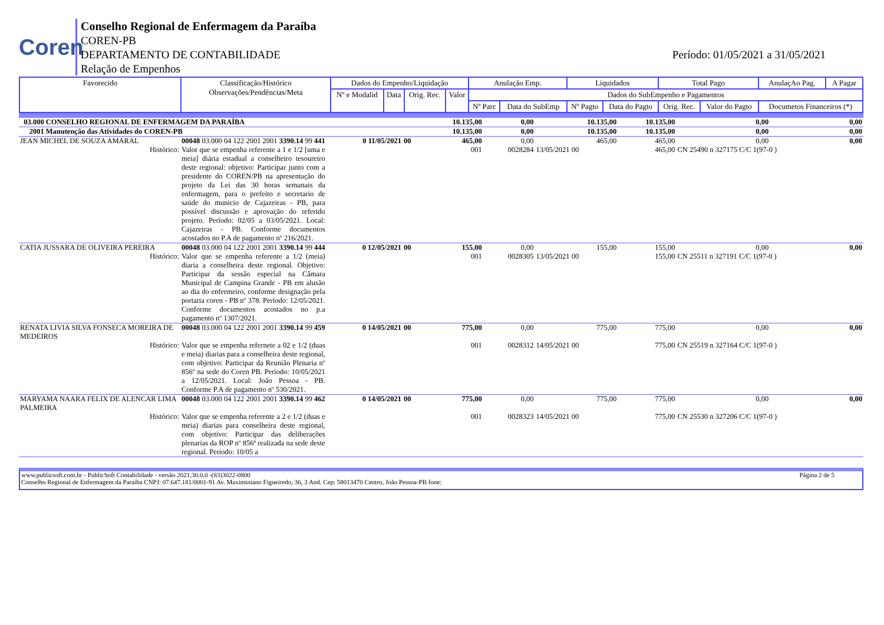Coren
Conselho Regional de Enfermagem da Paraíba
COREN-PB
DEPARTAMENTO DE CONTABILIDADE
Relação de Empenhos
Período: 01/05/2021 a 31/05/2021
| Favorecido | Classificação/Histórico Observações/Pendências/Meta | Dados do Empenho/Liquidação | | | | Anulação Emp. | | Liquidados | | Total Pago | | AnulaçAo Pag. | A Pagar |
| | | Nº e Modalid | Data | Orig. Rec. | Valor | Dados do SubEmpenho e Pagamentos | | | | | | | |
| | | | | | | Nº Parc | Data do SubEmp | Nº Pagto | Data do Pagto | Orig. Rec. | Valor do Pagto | Documetos Financeiros (*) | |
| 03.000 CONSELHO REGIONAL DE ENFERMAGEM DA PARAÍBA | | | | | 10.135,00 | 0,00 | 10.135,00 | 10.135,00 | 0,00 | 0,00 |
| 2001 Manutenção das Atividades do COREN-PB | | | | | 10.135,00 | 0,00 | 10.135,00 | 10.135,00 | 0,00 | 0,00 |
| JEAN MICHEL DE SOUZA AMARAL | 00048 03.000 04 122 2001 2001 3390.14 99 441 | 0 11/05/2021 | 00 | | 465,00 | 0,00 | 465,00 | 465,00 | 0,00 | 0,00 |
| Histórico: | Valor que se empenha referente a 1 e 1/2 [uma e meia] diária estadual a conselheiro tesoureiro deste regional: objetivo: Participar junto com a presidente do COREN/PB na apresentação do projeto da Lei das 30 horas semanais da enfermagem, para o prefeito e secretario de saúde do municio de Cajazeiras - PB, para possível discussão e aprovação do referido projeto. Período: 02/05 a 03/05/2021. Local: Cajazeiras - PB. Conforme documentos acostados no P.A de pagamento nº 216/2021. | | | | 001 | 0028284 | 13/05/2021 00 | 465,00 | CN 25490 n 327175 C/C 1(97-0 ) | |
| CATIA JUSSARA DE OLIVEIRA PEREIRA | 00048 03.000 04 122 2001 2001 3390.14 99 444 | 0 12/05/2021 | 00 | | 155,00 | 0,00 | 155,00 | 155,00 | 0,00 | 0,00 |
| Histórico: | Valor que se empenha referente a 1/2 (meia) diaria a conselheira deste regional. Objetivo: Participar da sessão especial na Câmara Municipal de Campina Grande - PB em alusão ao dia do enfermeiro, conforme designação pela portaria coren - PB nº 378. Período: 12/05/2021. Conforme documentos acostados no p.a pagamento nº 1307/2021. | | | | 001 | 0028305 | 13/05/2021 00 | 155,00 | CN 25511 n 327191 C/C 1(97-0 ) | |
| RENATA LIVIA SILVA FONSECA MOREIRA DE MEDEIROS | 00048 03.000 04 122 2001 2001 3390.14 99 459 | 0 14/05/2021 | 00 | | 775,00 | 0,00 | 775,00 | 775,00 | 0,00 | 0,00 |
| Histórico: | Valor que se empenha refernete a 02 e 1/2 (duas e meia) diarias para a conselheira deste regional, com objetivo: Participar da Reunião Plenaria nº 856º na sede do Coren PB. Periodo: 10/05/2021 a 12/05/2021. Local: João Pessoa - PB. Conforme P.A de pagamento nº 530/2021. | | | | 001 | 0028312 | 14/05/2021 00 | 775,00 | CN 25519 n 327164 C/C 1(97-0 ) | |
| MARYAMA NAARA FELIX DE ALENCAR LIMA PALMEIRA | 00048 03.000 04 122 2001 2001 3390.14 99 462 | 0 14/05/2021 | 00 | | 775,00 | 0,00 | 775,00 | 775,00 | 0,00 | 0,00 |
| Histórico: | Valor que se empenha referente a 2 e 1/2 (duas e meia) diarias para conselheira deste regional, com objetivo: Participar das deliberações plenarias da ROP nº 856ª realizada na sede deste regional. Periodo: 10/05 a | | | | 001 | 0028323 | 14/05/2021 00 | 775,00 | CN 25530 n 327206 C/C 1(97-0 ) | |
www.publicsoft.com.br - PublicSoft Contabilidade - versão 2021.30.0.0 -(83)3022-0800 Página 2 de 5
Conselho Regional de Enfermagem da Paraíba CNPJ: 07.647.181/0001-91 Av. Maximiniano Figueiredo, 36, 3 And. Cep: 58013470 Centro, João Pessoa-PB fone: